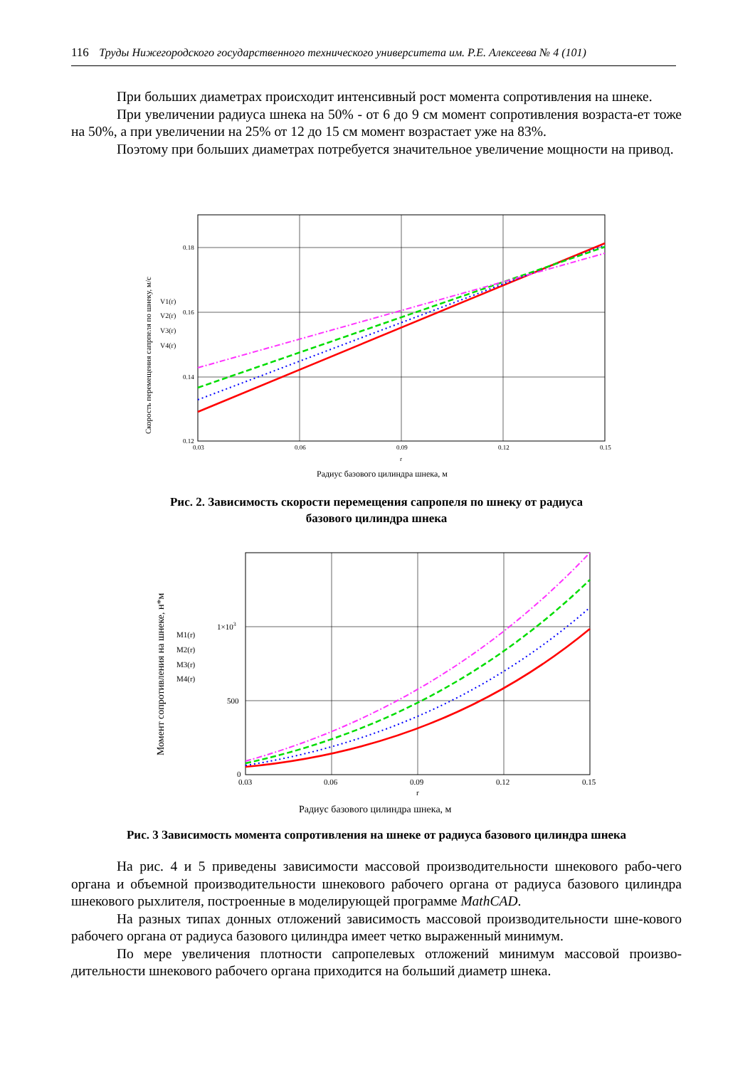116 Труды Нижегородского государственного технического университета им. Р.Е. Алексеева № 4 (101)
При больших диаметрах происходит интенсивный рост момента сопротивления на шнеке.
При увеличении радиуса шнека на 50% - от 6 до 9 см момент сопротивления возраста-ет тоже на 50%, а при увеличении на 25% от 12 до 15 см момент возрастает уже на 83%.
Поэтому при больших диаметрах потребуется значительное увеличение мощности на привод.
Скорость перемещения сапрпеля по шнеку, м/с
0.18
0.16
0.14
0.12
0.03
0.06
0.09
0.12
0.15
r
Радиус базового цилиндра шнека, м
V1(r)
V2(r)
V3(r)
V4(r)
Рис. 2. Зависимость скорости перемещения сапропеля по шнеку от радиуса
базового цилиндра шнека
Момент сопротивления на шнеке, н*м
1×103
500
0
0.03
0.06
0.09
0.12
0.15
r
Радиус базового цилиндра шнека, м
M1(r)
M2(r)
M3(r)
M4(r)
Рис. 3 Зависимость момента сопротивления на шнеке от радиуса базового цилиндра шнека
На рис. 4 и 5 приведены зависимости массовой производительности шнекового рабо-чего органа и объемной производительности шнекового рабочего органа от радиуса базового цилиндра шнекового рыхлителя, построенные в моделирующей программе MathCAD.
На разных типах донных отложений зависимость массовой производительности шне-кового рабочего органа от радиуса базового цилиндра имеет четко выраженный минимум.
По мере увеличения плотности сапропелевых отложений минимум массовой произво-дительности шнекового рабочего органа приходится на больший диаметр шнека.